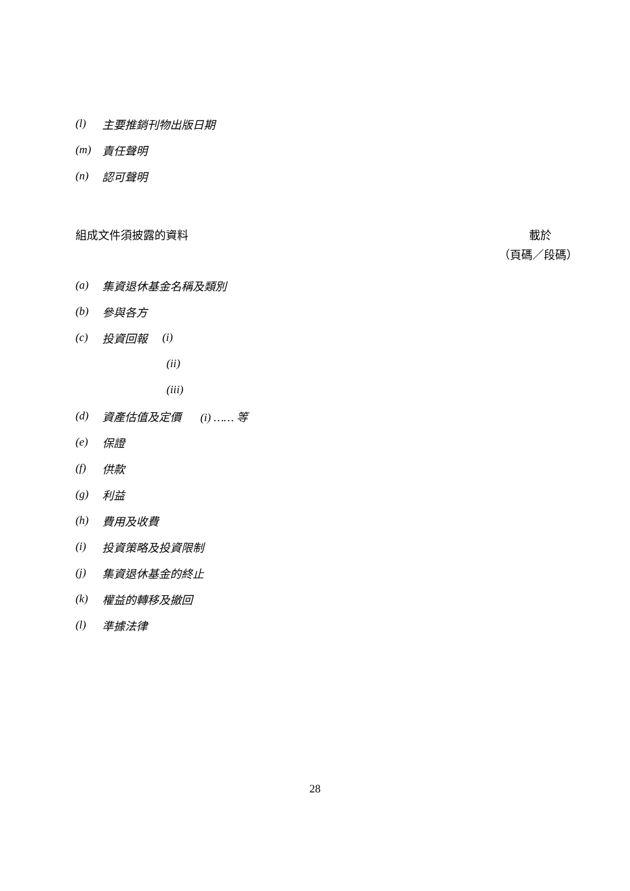(l) 主要推銷刊物出版日期
(m) 責任聲明
(n) 認可聲明
組成文件須披露的資料 載於
（頁碼／段碼）
(a) 集資退休基金名稱及類別
(b) 參與各方
(c) 投資回報 (i)
(ii)
(iii)
(d) 資產估值及定價 (i) …… 等
(e) 保證
(f) 供款
(g) 利益
(h) 費用及收費
(i) 投資策略及投資限制
(j) 集資退休基金的終止
(k) 權益的轉移及撤回
(l) 準據法律
28